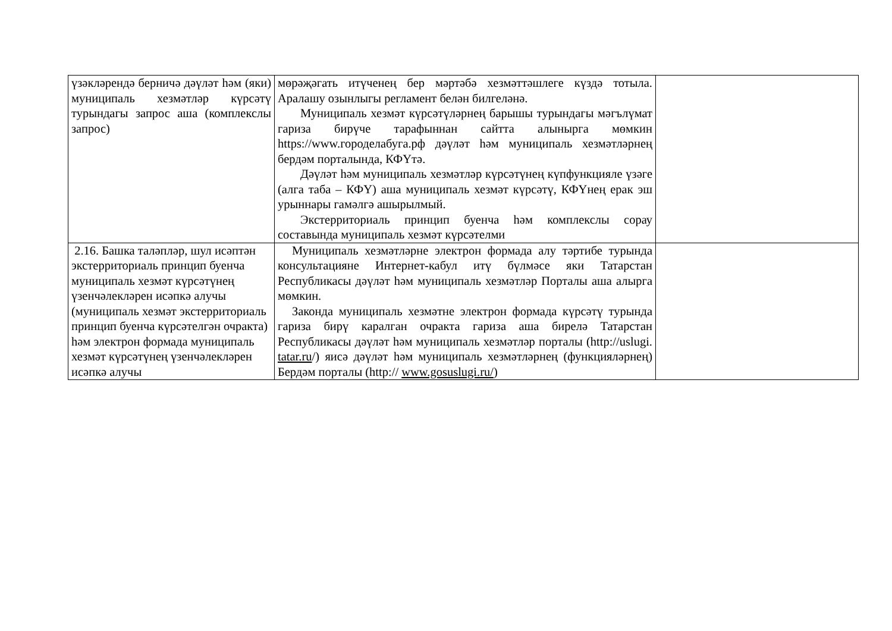| үзәкләрендә берничә дәүләт һәм (яки) муниципаль хезмәтләр күрсәтү турындагы запрос аша (комплекслы запрос) | мөрәҗәгать итүченең бер мәртәбә хезмәттәшлеге күздә тотыла. Аралашу озынлыгы регламент белән билгеләнә. Муниципаль хезмәт күрсәтүләрнең барышы турындагы мәгълүмат гариза бирүче тарафыннан сайтта алынырга мөмкин https://www.городелабуга.рф дәүләт һәм муниципаль хезмәтләрнең бердәм порталында, КФҮтә. Дәүләт һәм муниципаль хезмәтләр күрсәтүнең күпфункцияле үзәге (алга таба – КФҮ) аша муниципаль хезмәт күрсәтү, КФҮнең ерак эш урыннары гамәлгә ашырылмый. Экстерриториаль принцип буенча һәм комплекслы сорау составында муниципаль хезмәт күрсәтелми | |
| 2.16. Башка таләпләр, шул исәптән экстерриториаль принцип буенча муниципаль хезмәт күрсәтүнең үзенчәлекләрен исәпкә алучы (муниципаль хезмәт экстерриториаль принцип буенча күрсәтелгән очракта) һәм электрон формада муниципаль хезмәт күрсәтүнең үзенчәлекләрен исәпкә алучы | Муниципаль хезмәтләрне электрон формада алу тәртибе турында консультацияне Интернет-кабул итү бүлмәсе яки Татарстан Республикасы дәүләт һәм муниципаль хезмәтләр Порталы аша алырга мөмкин. Законда муниципаль хезмәтне электрон формада күрсәтү турында гариза бирү каралган очракта гариза аша бирелә Татарстан Республикасы дәүләт һәм муниципаль хезмәтләр порталы (http://uslugi. tatar.ru /) яисә дәүләт һәм муниципаль хезмәтләрнең (функцияләрнең) Бердәм порталы (http:// www.gosuslugi.ru/ ) | |